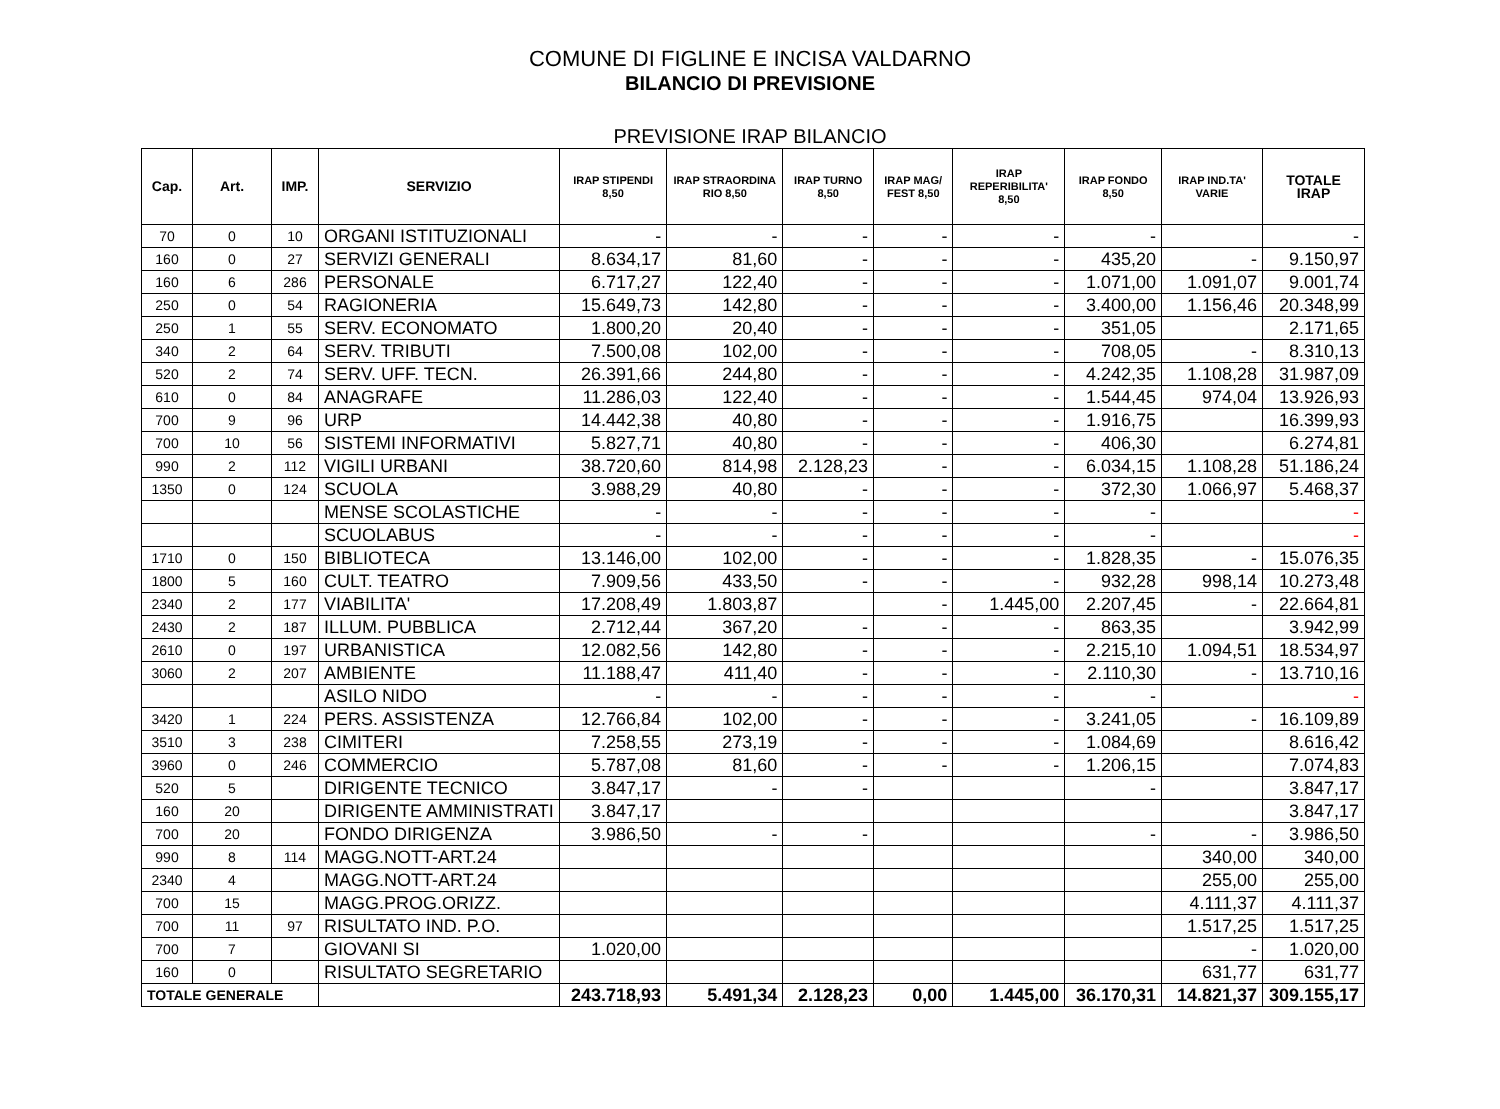COMUNE DI FIGLINE E INCISA VALDARNO
BILANCIO DI PREVISIONE
PREVISIONE IRAP BILANCIO
| Cap. | Art. | IMP. | SERVIZIO | IRAP STIPENDI 8,50 | IRAP STRAORDINA RIO 8,50 | IRAP TURNO 8,50 | IRAP MAG/ FEST 8,50 | IRAP REPERIBILITA' 8,50 | IRAP FONDO 8,50 | IRAP IND.TA' VARIE | TOTALE IRAP |
| --- | --- | --- | --- | --- | --- | --- | --- | --- | --- | --- | --- |
| 70 | 0 | 10 | ORGANI ISTITUZIONALI | - | - | - | - | - | - | | - |
| 160 | 0 | 27 | SERVIZI GENERALI | 8.634,17 | 81,60 | - | - | - | 435,20 | - | 9.150,97 |
| 160 | 6 | 286 | PERSONALE | 6.717,27 | 122,40 | - | - | - | 1.071,00 | 1.091,07 | 9.001,74 |
| 250 | 0 | 54 | RAGIONERIA | 15.649,73 | 142,80 | - | - | - | 3.400,00 | 1.156,46 | 20.348,99 |
| 250 | 1 | 55 | SERV. ECONOMATO | 1.800,20 | 20,40 | - | - | - | 351,05 | | 2.171,65 |
| 340 | 2 | 64 | SERV. TRIBUTI | 7.500,08 | 102,00 | - | - | - | 708,05 | - | 8.310,13 |
| 520 | 2 | 74 | SERV. UFF. TECN. | 26.391,66 | 244,80 | - | - | - | 4.242,35 | 1.108,28 | 31.987,09 |
| 610 | 0 | 84 | ANAGRAFE | 11.286,03 | 122,40 | - | - | - | 1.544,45 | 974,04 | 13.926,93 |
| 700 | 9 | 96 | URP | 14.442,38 | 40,80 | - | - | - | 1.916,75 | | 16.399,93 |
| 700 | 10 | 56 | SISTEMI INFORMATIVI | 5.827,71 | 40,80 | - | - | - | 406,30 | | 6.274,81 |
| 990 | 2 | 112 | VIGILI URBANI | 38.720,60 | 814,98 | 2.128,23 | - | - | 6.034,15 | 1.108,28 | 51.186,24 |
| 1350 | 0 | 124 | SCUOLA | 3.988,29 | 40,80 | - | - | - | 372,30 | 1.066,97 | 5.468,37 |
| | | | MENSE SCOLASTICHE | - | - | - | - | - | - | | - |
| | | | SCUOLABUS | - | - | - | - | - | - | | - |
| 1710 | 0 | 150 | BIBLIOTECA | 13.146,00 | 102,00 | - | - | - | 1.828,35 | - | 15.076,35 |
| 1800 | 5 | 160 | CULT. TEATRO | 7.909,56 | 433,50 | - | - | - | 932,28 | 998,14 | 10.273,48 |
| 2340 | 2 | 177 | VIABILITA' | 17.208,49 | 1.803,87 | | - | 1.445,00 | 2.207,45 | - | 22.664,81 |
| 2430 | 2 | 187 | ILLUM. PUBBLICA | 2.712,44 | 367,20 | - | - | - | 863,35 | | 3.942,99 |
| 2610 | 0 | 197 | URBANISTICA | 12.082,56 | 142,80 | - | - | - | 2.215,10 | 1.094,51 | 18.534,97 |
| 3060 | 2 | 207 | AMBIENTE | 11.188,47 | 411,40 | - | - | - | 2.110,30 | - | 13.710,16 |
| | | | ASILO NIDO | - | - | - | - | - | - | | - |
| 3420 | 1 | 224 | PERS. ASSISTENZA | 12.766,84 | 102,00 | - | - | - | 3.241,05 | - | 16.109,89 |
| 3510 | 3 | 238 | CIMITERI | 7.258,55 | 273,19 | - | - | - | 1.084,69 | | 8.616,42 |
| 3960 | 0 | 246 | COMMERCIO | 5.787,08 | 81,60 | - | - | - | 1.206,15 | | 7.074,83 |
| 520 | 5 | | DIRIGENTE TECNICO | 3.847,17 | - | - | | | - | | 3.847,17 |
| 160 | 20 | | DIRIGENTE AMMINISTRATI | 3.847,17 | | | | | | | 3.847,17 |
| 700 | 20 | | FONDO DIRIGENZA | 3.986,50 | - | - | | | - | - | 3.986,50 |
| 990 | 8 | 114 | MAGG.NOTT-ART.24 | | | | | | | 340,00 | 340,00 |
| 2340 | 4 | | MAGG.NOTT-ART.24 | | | | | | | 255,00 | 255,00 |
| 700 | 15 | | MAGG.PROG.ORIZZ. | | | | | | | 4.111,37 | 4.111,37 |
| 700 | 11 | 97 | RISULTATO IND. P.O. | | | | | | | 1.517,25 | 1.517,25 |
| 700 | 7 | | GIOVANI SI | 1.020,00 | | | | | | - | 1.020,00 |
| 160 | 0 | | RISULTATO SEGRETARIO | | | | | | | 631,77 | 631,77 |
| TOTALE GENERALE | | | | 243.718,93 | 5.491,34 | 2.128,23 | 0,00 | 1.445,00 | 36.170,31 | 14.821,37 | 309.155,17 |